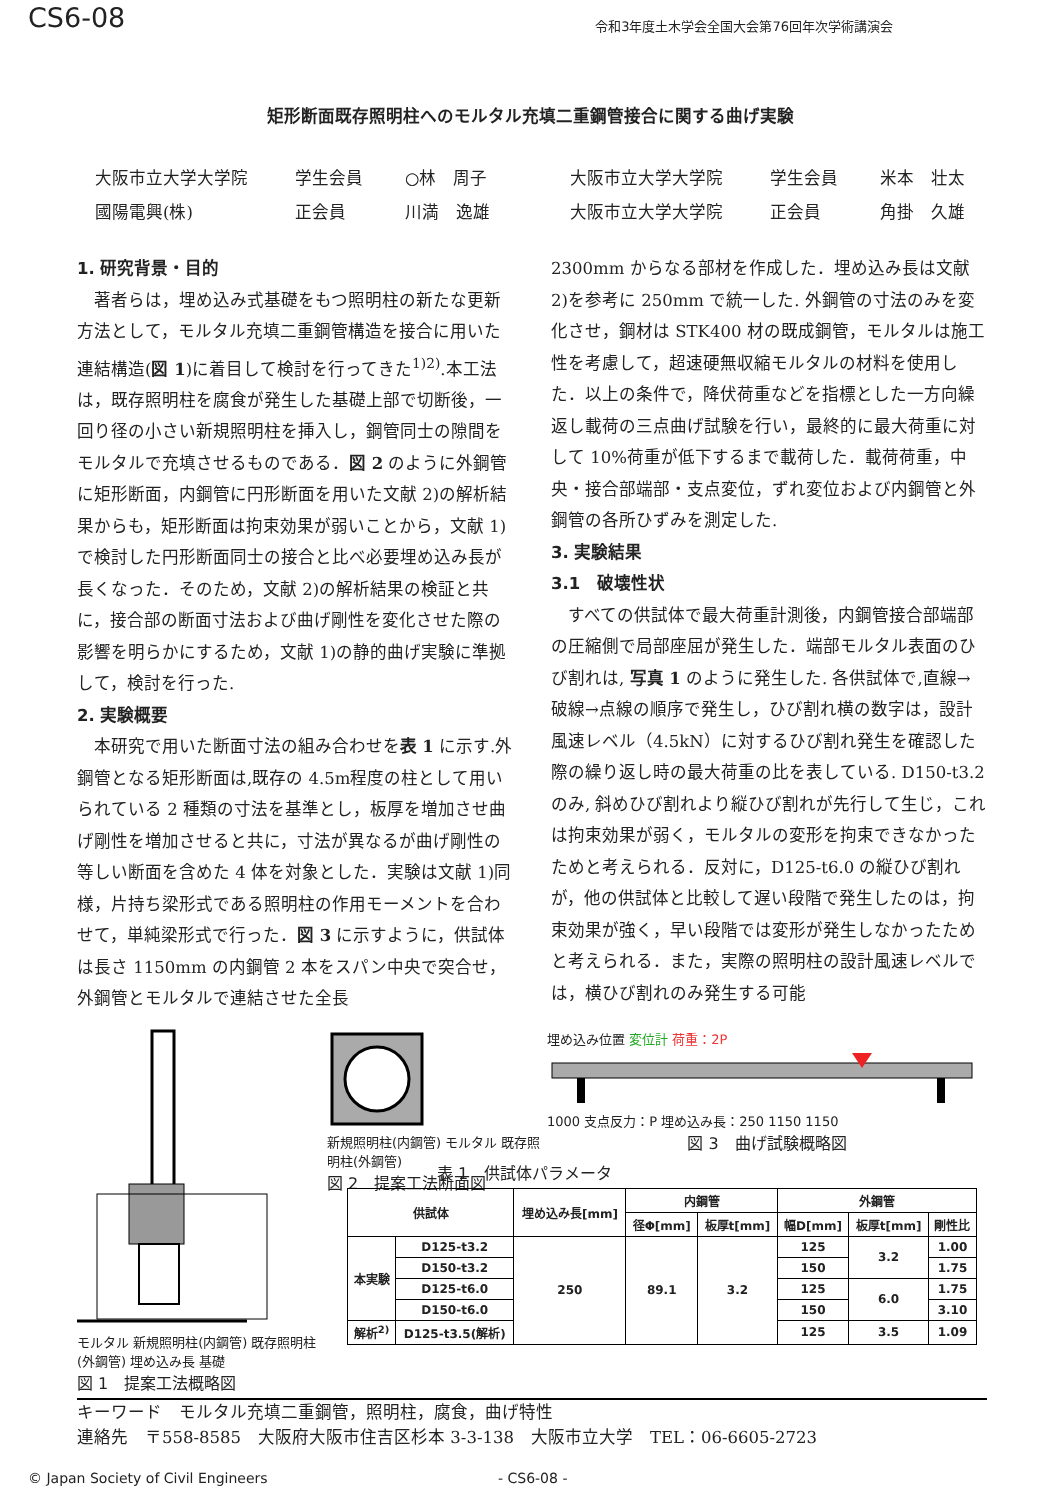CS6-08 令和3年度土木学会全国大会第76回年次学術講演会
矩形断面既存照明柱へのモルタル充填二重鋼管接合に関する曲げ実験
大阪市立大学大学院 学生会員 ○林　周子 大阪市立大学大学院 学生会員 米本　壮太 國陽電興(株) 正会員 川満　逸雄 大阪市立大学大学院 正会員 角掛　久雄
1. 研究背景・目的
著者らは，埋め込み式基礎をもつ照明柱の新たな更新方法として，モルタル充填二重鋼管構造を接合に用いた連結構造(図 1)に着目して検討を行ってきた<sup>1)2)</sup>.本工法は，既存照明柱を腐食が発生した基礎上部で切断後，一回り径の小さい新規照明柱を挿入し，鋼管同士の隙間をモルタルで充填させるものである．図 2 のように外鋼管に矩形断面，内鋼管に円形断面を用いた文献 2)の解析結果からも，矩形断面は拘束効果が弱いことから，文献 1)で検討した円形断面同士の接合と比べ必要埋め込み長が長くなった．そのため，文献 2)の解析結果の検証と共に，接合部の断面寸法および曲げ剛性を変化させた際の影響を明らかにするため，文献 1)の静的曲げ実験に準拠して，検討を行った.
2. 実験概要
本研究で用いた断面寸法の組み合わせを表 1 に示す.外鋼管となる矩形断面は,既存の 4.5m程度の柱として用いられている 2 種類の寸法を基準とし，板厚を増加させ曲げ剛性を増加させると共に，寸法が異なるが曲げ剛性の等しい断面を含めた 4 体を対象とした．実験は文献 1)同様，片持ち梁形式である照明柱の作用モーメントを合わせて，単純梁形式で行った．図 3 に示すように，供試体は長さ 1150mm の内鋼管 2 本をスパン中央で突合せ，外鋼管とモルタルで連結させた全長
2300mm からなる部材を作成した．埋め込み長は文献 2)を参考に 250mm で統一した. 外鋼管の寸法のみを変化させ，鋼材は STK400 材の既成鋼管，モルタルは施工性を考慮して，超速硬無収縮モルタルの材料を使用した．以上の条件で，降伏荷重などを指標とした一方向繰返し載荷の三点曲げ試験を行い，最終的に最大荷重に対して 10%荷重が低下するまで載荷した．載荷荷重，中央・接合部端部・支点変位，ずれ変位および内鋼管と外鋼管の各所ひずみを測定した.
3. 実験結果
3.1　破壊性状
すべての供試体で最大荷重計測後，内鋼管接合部端部の圧縮側で局部座屈が発生した．端部モルタル表面のひび割れは, 写真 1 のように発生した. 各供試体で,直線→破線→点線の順序で発生し，ひび割れ横の数字は，設計風速レベル（4.5kN）に対するひび割れ発生を確認した際の繰り返し時の最大荷重の比を表している. D150-t3.2 のみ, 斜めひび割れより縦ひび割れが先行して生じ，これは拘束効果が弱く，モルタルの変形を拘束できなかったためと考えられる．反対に，D125-t6.0 の縦ひび割れが，他の供試体と比較して遅い段階で発生したのは，拘束効果が強く，早い段階では変形が発生しなかったためと考えられる．また，実際の照明柱の設計風速レベルでは，横ひび割れのみ発生する可能
モルタル 新規照明柱(内鋼管) 既存照明柱(外鋼管) 埋め込み長 基礎
図 1　提案工法概略図
新規照明柱(内鋼管) モルタル 既存照明柱(外鋼管)
図 2　提案工法断面図
埋め込み位置 変位計 荷重：2P
1000 支点反力：P 埋め込み長：250 1150 1150
図 3　曲げ試験概略図
表 1　供試体パラメータ
| 供試体 | | 埋め込み長[mm] | 内鋼管 | | 外鋼管 | | |
| --- | --- | --- | --- | --- | --- | --- | --- |
| | | | 径Φ[mm] | 板厚t[mm] | 幅D[mm] | 板厚t[mm] | 剛性比 |
| 本実験 | D125-t3.2 | 250 | 89.1 | 3.2 | 125 | 3.2 | 1.00 |
| | D150-t3.2 | | | | 150 | | 1.75 |
| | D125-t6.0 | | | | 125 | 6.0 | 1.75 |
| | D150-t6.0 | | | | 150 | | 3.10 |
| 解析<sup>2)</sup> | D125-t3.5(解析) | | | | 125 | 3.5 | 1.09 |
キーワード　モルタル充填二重鋼管，照明柱，腐食，曲げ特性
連絡先　〒558-8585　大阪府大阪市住吉区杉本 3-3-138　大阪市立大学　TEL：06-6605-2723
© Japan Society of Civil Engineers - CS6-08 -